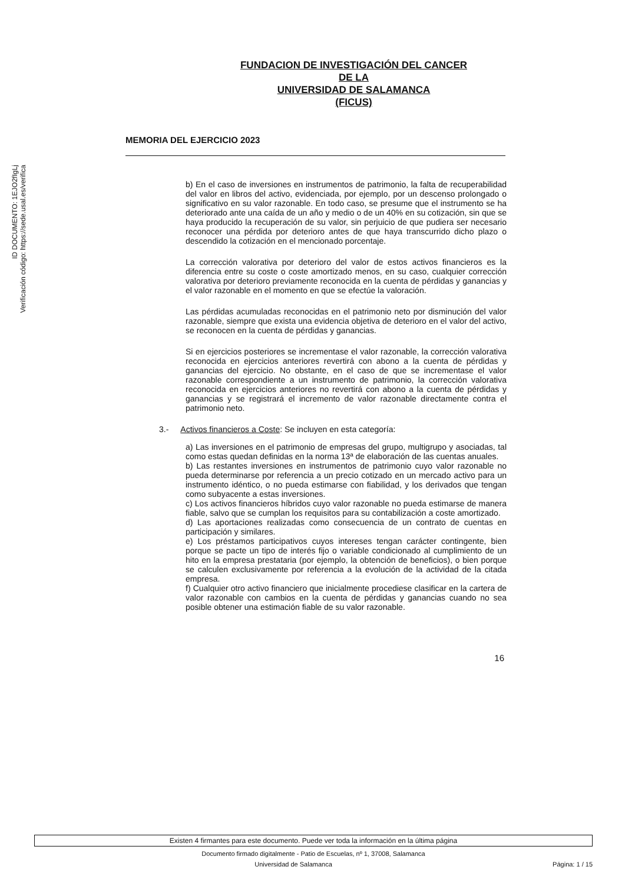ID DOCUMENTO: 1EJO2fIgLj
Verificación código: https://sede.usal.es/verifica
FUNDACION DE INVESTIGACIÓN DEL CANCER
DE LA
UNIVERSIDAD DE SALAMANCA
(FICUS)
MEMORIA DEL EJERCICIO 2023
b) En el caso de inversiones en instrumentos de patrimonio, la falta de recuperabilidad del valor en libros del activo, evidenciada, por ejemplo, por un descenso prolongado o significativo en su valor razonable. En todo caso, se presume que el instrumento se ha deteriorado ante una caída de un año y medio o de un 40% en su cotización, sin que se haya producido la recuperación de su valor, sin perjuicio de que pudiera ser necesario reconocer una pérdida por deterioro antes de que haya transcurrido dicho plazo o descendido la cotización en el mencionado porcentaje.
La corrección valorativa por deterioro del valor de estos activos financieros es la diferencia entre su coste o coste amortizado menos, en su caso, cualquier corrección valorativa por deterioro previamente reconocida en la cuenta de pérdidas y ganancias y el valor razonable en el momento en que se efectúe la valoración.
Las pérdidas acumuladas reconocidas en el patrimonio neto por disminución del valor razonable, siempre que exista una evidencia objetiva de deterioro en el valor del activo, se reconocen en la cuenta de pérdidas y ganancias.
Si en ejercicios posteriores se incrementase el valor razonable, la corrección valorativa reconocida en ejercicios anteriores revertirá con abono a la cuenta de pérdidas y ganancias del ejercicio. No obstante, en el caso de que se incrementase el valor razonable correspondiente a un instrumento de patrimonio, la corrección valorativa reconocida en ejercicios anteriores no revertirá con abono a la cuenta de pérdidas y ganancias y se registrará el incremento de valor razonable directamente contra el patrimonio neto.
3.- Activos financieros a Coste: Se incluyen en esta categoría:
a) Las inversiones en el patrimonio de empresas del grupo, multigrupo y asociadas, tal como estas quedan definidas en la norma 13ª de elaboración de las cuentas anuales.
b) Las restantes inversiones en instrumentos de patrimonio cuyo valor razonable no pueda determinarse por referencia a un precio cotizado en un mercado activo para un instrumento idéntico, o no pueda estimarse con fiabilidad, y los derivados que tengan como subyacente a estas inversiones.
c) Los activos financieros híbridos cuyo valor razonable no pueda estimarse de manera fiable, salvo que se cumplan los requisitos para su contabilización a coste amortizado.
d) Las aportaciones realizadas como consecuencia de un contrato de cuentas en participación y similares.
e) Los préstamos participativos cuyos intereses tengan carácter contingente, bien porque se pacte un tipo de interés fijo o variable condicionado al cumplimiento de un hito en la empresa prestataria (por ejemplo, la obtención de beneficios), o bien porque se calculen exclusivamente por referencia a la evolución de la actividad de la citada empresa.
f) Cualquier otro activo financiero que inicialmente procediese clasificar en la cartera de valor razonable con cambios en la cuenta de pérdidas y ganancias cuando no sea posible obtener una estimación fiable de su valor razonable.
16
Existen 4 firmantes para este documento. Puede ver toda la información en la última página
Documento firmado digitalmente - Patio de Escuelas, nº 1, 37008, Salamanca
Universidad de Salamanca Página: 1 / 15